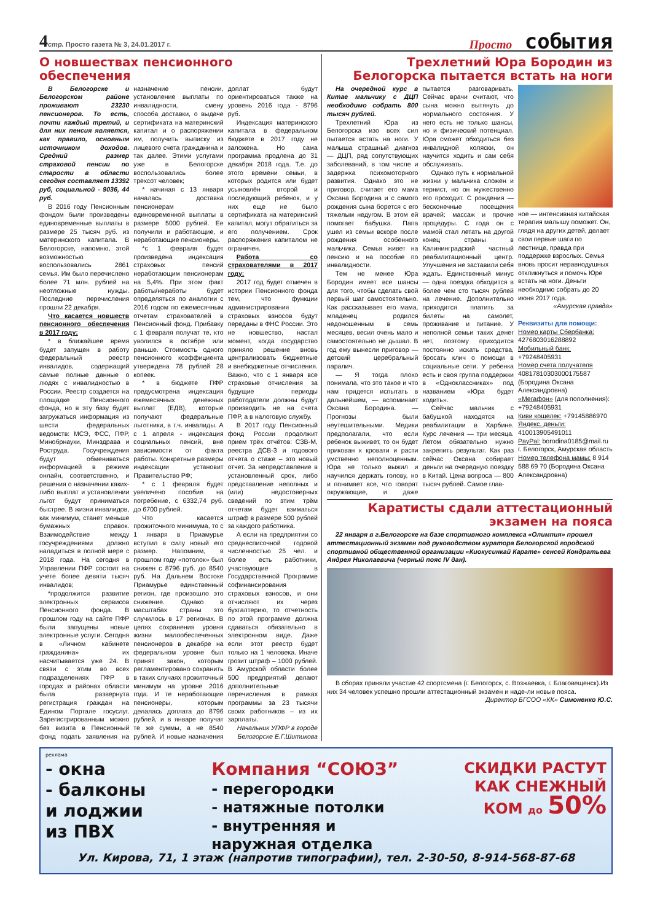4 стр. Просто газета № 3, 24.01.2017 г.
Просто события
О новшествах пенсионного обеспечения
В Белогорске и Белогорском районе проживают 23230 пенсионеров. То есть, почти каждый третий, и для них пенсия является, как правило, основным источником доходов. Средний размер страховой пенсии по старости в области сегодня составляет 13392 руб, социальной - 9036, 44 руб.
В 2016 году Пенсионным фондом были произведены единовременные выплаты в размере 25 тысяч руб. из материнского капитала. В Белогорске, напомню, этой возможностью воспользовались 2861 семья. Им было перечислено более 71 млн. рублей на неотложные нужды. Последние перечисления прошли 22 декабря.
Что касается новшеств пенсионного обеспечения в 2017 году:
* в ближайшее время будет запущен в работу федеральный реестр инвалидов, содержащий самые полные данные о людях с инвалидностью в России. Реестр создается на площадке Пенсионного фонда, но в эту базу будет загружаться информация из шести федеральных ведомств: МСЭ, ФСС, ПФР, Минобрнауки, Минздрава и Роструда. Госучреждения будут обмениваться информацией в режиме онлайн, соответственно, и решения о назначении каких-либо выплат и установлении льгот будут приниматься быстрее. В жизни инвалидов, как минимум, станет меньше бумажных справок. Взаимодействие между госучреждениями должно наладиться в полной мере с 2018 года. На сегодня в Управлении ПФР состоит на учете более девяти тысяч инвалидов;
*продолжится развитие электронных сервисов Пенсионного фонда. В прошлом году на сайте ПФР были запущены новые электронные услуги. Сегодня в «Личном кабинете гражданина» их насчитывается уже 24. В связи с этим во всех подразделениях ПФР в городах и районах области была развернута регистрация граждан на Едином Портале госуслуг. Зарегистрированным можно без визита в Пенсионный фонд подать заявления на назначение пенсии, установление выплаты по инвалидности, смену способа доставки, о выдаче сертификата на материнский капитал и о распоряжении им, получить выписку из лицевого счета гражданина и так далее. Этими услугами уже в Белогорске воспользовались более трехсот человек;
* начиная с 13 января началась доставка пенсионерам единовременной выплаты в размере 5000 рублей. Ее получили и работающие, и неработающие пенсионеры.
*с 1 февраля будет произведена индексация страховых пенсий неработающим пенсионерам на 5,4%. При этом факт работы/неработы будет определяться по аналогии с 2016 годом по ежемесячным отчетам страхователей в Пенсионный фонд. Прибавку с 1 февраля получат те, кто уволился в октябре или раньше. Стоимость одного пенсионного коэффициента утверждена 78 рублей 28 копеек.
* в бюджете ПФР предусмотрена индексация ежемесячных денежных выплат (ЕДВ), которые получают федеральные льготники, в т.ч. инвалиды. А с 1 апреля - индексация социальных пенсий, вне зависимости от факта работы. Конкретные размеры индексации установит Правительство РФ;
* с 1 февраля будет увеличено пособие на погребение, с 6332,74 руб. до 6700 рублей.
Что касается прожиточного минимума, то с 1 января в Приамурье вступил в силу новый его размер. Напомним, в прошлом году «потолок» был снижен с 8796 руб. до 8540 руб. На Дальнем Востоке Приамурье единственный регион, где произошло это снижение. Однако в масштабах страны это случилось в 17 регионах. В целях сохранения уровня жизни малообеспеченных пенсионеров в декабре на федеральном уровне был принят закон, которым регламентировано сохранить в таких случаях прожиточный минимум на уровне 2016 года. И те неработающие пенсионеры, которым делалась доплата до 8796 рублей, и в январе получат те же суммы, а не 8540 рублей. И новые назначения доплат будут ориентироваться также на уровень 2016 года - 8796 руб.
Индексация материнского капитала в федеральном бюджете в 2017 году не заложена. Но сама программа продлена до 31 декабря 2018 года. Т.е. до этого времени семьи, в которых родится или будет усыновлён второй и последующий ребенок, и у них еще не было сертификата на материнский капитал, могут обратиться за его получением. Срок распоряжения капиталом не ограничен.
Работа со страхователями в 2017 году:
2017 год будет отмечен в истории Пенсионного фонда тем, что функции администрирования страховых взносов будут переданы в ФНС России. Это не новшество, настал момент, когда государство приняло решение вновь централизовать бюджетные и внебюджетные отчисления. Важно, что с 1 января все страховые отчисления за будущие периоды работодатели должны будут производить не на счета ПФР, а в налоговую службу.
В 2017 году Пенсионный фонд России продолжит прием трёх отчётов: СЗВ-М, реестра ДСВ-3 и годового отчета о стаже – это новый отчет. За непредставление в установленный срок, либо представление неполных и (или) недостоверных сведений по этим трём отчетам будет взиматься штраф в размере 500 рублей за каждого работника.
А если на предприятии со среднесписочной годовой численностью 25 чел. и более есть работники, участвующие в Государственной Программе софинансирования страховых взносов, и они отчисляют их через бухгалтерию, то отчетность по этой программе должна сдаваться обязательно в электронном виде. Даже если этот реестр будет только на 1 человека. Иначе грозит штраф – 1000 рублей. В Амурской области более 500 предприятий делают дополнительные перечисления в рамках программы за 23 тысячи своих работников – из их зарплаты.
Начальник УПФР в городе Белогорске Е.Г.Шитикова
Трехлетний Юра Бородин из Белогорска пытается встать на ноги
На очередной курс в Китае мальчику с ДЦП необходимо собрать 800 тысяч рублей.
Трехлетний Юра из Белогорска изо всех сил пытается встать на ноги. У малыша страшный диагноз — ДЦП, ряд сопутствующих заболеваний, в том числе и задержка психомоторного развития. Однако это не приговор, считает его мама Оксана Бородина и с самого рождения сына борется с его тяжелым недугом. В этом ей помогает бабушка. Папа ушел из семьи вскоре после рождения особенного мальчика. Семья живет на пенсию и на пособие по инвалидности.
Тем не менее Юра Бородин имеет все шансы для того, чтобы сделать свой первый шаг самостоятельно. Как рассказывает его мама, младенец родился недоношенным в семь месяцев, весил очень мало и самостоятельно не дышал. В год ему вынесли приговор — детский церебральный паралич.
— Я тогда плохо понимала, что это такое и что нам придется испытать в дальнейшем, — вспоминает Оксана Бородина. — Прогнозы были неутешительными. Медики предполагали, что если ребенок выживет, то он будет прикован к кровати и расти умственно неполноценным. Юра не только выжил и научился держать голову, но и понимает все, что говорят окружающие, и даже пытается разговаривать. Сейчас врачи считают, что сына можно вытянуть до нормального состояния. У него есть не только шансы, но и физический потенциал. Юра сможет обходиться без инвалидной коляски, он научится ходить и сам себя обслуживать.
Однако путь к нормальной жизни у мальчика сложен и тернист, но он мужественно его проходит. С рождения — бесконечные посещения врачей: массаж и прочие процедуры. С года он с мамой стал летать на другой конец страны в Калининградский частный реабилитационный центр. Улучшения не заставили себя ждать. Единственный минус — одна поездка обходится в более чем сто тысяч рублей на лечение. Дополнительно приходится платить за билеты на самолет, проживание и питание. У неполной семьи таких денег нет, поэтому приходится постоянно искать средства, бросать клич о помощи в социальные сети. У ребенка есть и своя группа поддержки в «Одноклассниках» под названием «Юра будет ходить».
Сейчас мальчик с бабушкой находятся на реабилитации в Харбине. Курс лечения — три месяца. Летом обязательно нужно закрепить результат. Как раз сейчас Оксана собирает деньги на очередную поездку в Китай. Цена вопроса — 800 тысяч рублей. Самое глав-
ное — интенсивная китайская терапия малышу поможет. Он, глядя на других детей, делает свои первые шаги по лестнице, правда при поддержке взрослых. Семья вновь просит неравнодушных откликнуться и помочь Юре встать на ноги. Деньги необходимо собрать до 20 июня 2017 года.
«Амурская правда»
Реквизиты для помощи:
Номер карты Сбербанка: 4276803016288892
Мобильный банк: +79248405931
Номер счета получателя 40817810303000175587 (Бородина Оксана Александровна)
«Мегафон» (для пополнения): +79248405931
Киви кошелек: +79145886970
Яндекс. деньги: 410013905491011
PayPal: borodina0185@mail.ru г. Белогорск, Амурская область
Номер телефона мамы: 8 914 588 69 70 (Бородина Оксана Александровна)
Каратисты сдали аттестационный экзамен на пояса
22 января в г.Белогорске на базе спортивного комплекса «Олимпия» прошел аттестационный экзамен под руководством куратора Белогорской городской спортивной общественной организации «Киокусинкай Карате» сенсей Кондратьева Андрея Николаевича (черный пояс IV дан).
В сборах приняли участие 42 спортсмена (г. Белогорск, с. Возжаевка, г. Благовещенск).Из них 34 человек успешно прошли аттестационный экзамен и наде-ли новые пояса.
Директор БГСОО «КК» Симоненко Ю.С.
реклама
- окна
- балконы
и лоджии
из ПВХ
Компания “СОЮЗ”
- перегородки
- натяжные потолки
- внутренняя и
наружная отделка
СКИДКИ РАСТУТ
КАК СНЕЖНЫЙ
КОМ до 50%
Ул. Кирова, 71, 1 этаж (напротив типографии), тел. 2-30-50, 8-914-568-87-68